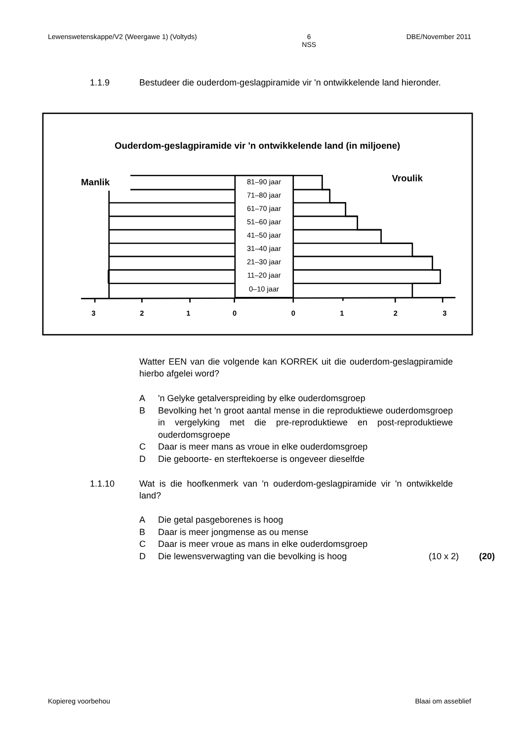Lewenswetenskappe/V2 (Weergawe 1) (Voltyds) 6
NSS DBE/November 2011
1.1.9 Bestudeer die ouderdom-geslagpiramide vir 'n ontwikkelende land hieronder.
Ouderdom-geslagpiramide vir 'n ontwikkelende land (in miljoene)
Manlik
Vroulik
81–90 jaar
71–80 jaar
61–70 jaar
51–60 jaar
41–50 jaar
31–40 jaar
21–30 jaar
11–20 jaar
0–10 jaar
3
2
1
0
0
1
2
3
Watter EEN van die volgende kan KORREK uit die ouderdom-geslagpiramide hierbo afgelei word?
A 'n Gelyke getalverspreiding by elke ouderdomsgroep
B Bevolking het 'n groot aantal mense in die reproduktiewe ouderdomsgroep in vergelyking met die pre-reproduktiewe en post-reproduktiewe ouderdomsgroepe
C Daar is meer mans as vroue in elke ouderdomsgroep
D Die geboorte- en sterftekoerse is ongeveer dieselfde
1.1.10 Wat is die hoofkenmerk van 'n ouderdom-geslagpiramide vir 'n ontwikkelde land?
A Die getal pasgeborenes is hoog
B Daar is meer jongmense as ou mense
C Daar is meer vroue as mans in elke ouderdomsgroep
D Die lewensverwagting van die bevolking is hoog (10 x 2) (20)
Kopiereg voorbehou Blaai om asseblief